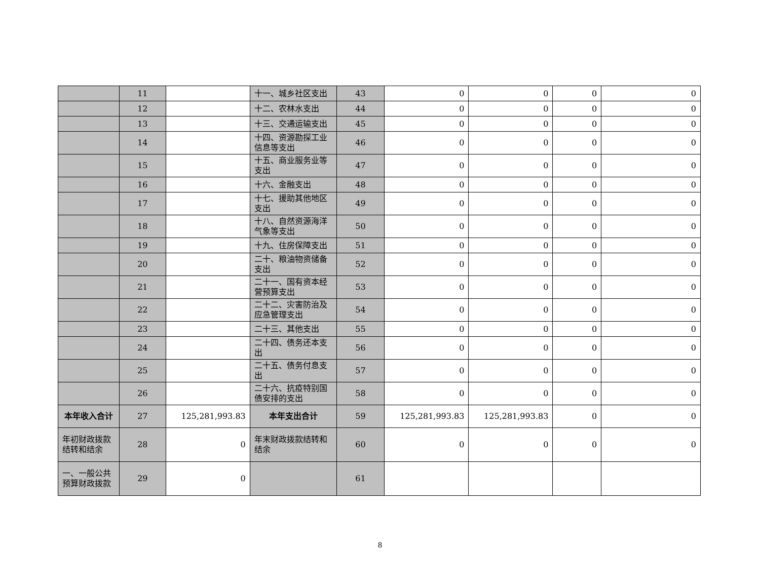| | 11 | | 十一、城乡社区支出 | 43 | 0 | 0 | 0 | 0 |
| | 12 | | 十二、农林水支出 | 44 | 0 | 0 | 0 | 0 |
| | 13 | | 十三、交通运输支出 | 45 | 0 | 0 | 0 | 0 |
| | 14 | | 十四、资源勘探工业信息等支出 | 46 | 0 | 0 | 0 | 0 |
| | 15 | | 十五、商业服务业等支出 | 47 | 0 | 0 | 0 | 0 |
| | 16 | | 十六、金融支出 | 48 | 0 | 0 | 0 | 0 |
| | 17 | | 十七、援助其他地区支出 | 49 | 0 | 0 | 0 | 0 |
| | 18 | | 十八、自然资源海洋气象等支出 | 50 | 0 | 0 | 0 | 0 |
| | 19 | | 十九、住房保障支出 | 51 | 0 | 0 | 0 | 0 |
| | 20 | | 二十、粮油物资储备支出 | 52 | 0 | 0 | 0 | 0 |
| | 21 | | 二十一、国有资本经营预算支出 | 53 | 0 | 0 | 0 | 0 |
| | 22 | | 二十二、灾害防治及应急管理支出 | 54 | 0 | 0 | 0 | 0 |
| | 23 | | 二十三、其他支出 | 55 | 0 | 0 | 0 | 0 |
| | 24 | | 二十四、债务还本支出 | 56 | 0 | 0 | 0 | 0 |
| | 25 | | 二十五、债务付息支出 | 57 | 0 | 0 | 0 | 0 |
| | 26 | | 二十六、抗疫特别国债安排的支出 | 58 | 0 | 0 | 0 | 0 |
| 本年收入合计 | 27 | 125,281,993.83 | 本年支出合计 | 59 | 125,281,993.83 | 125,281,993.83 | 0 | 0 |
| 年初财政拨款结转和结余 | 28 | 0 | 年末财政拨款结转和结余 | 60 | 0 | 0 | 0 | 0 |
| 一、一般公共预算财政拨款 | 29 | 0 | | 61 | | | | |
8